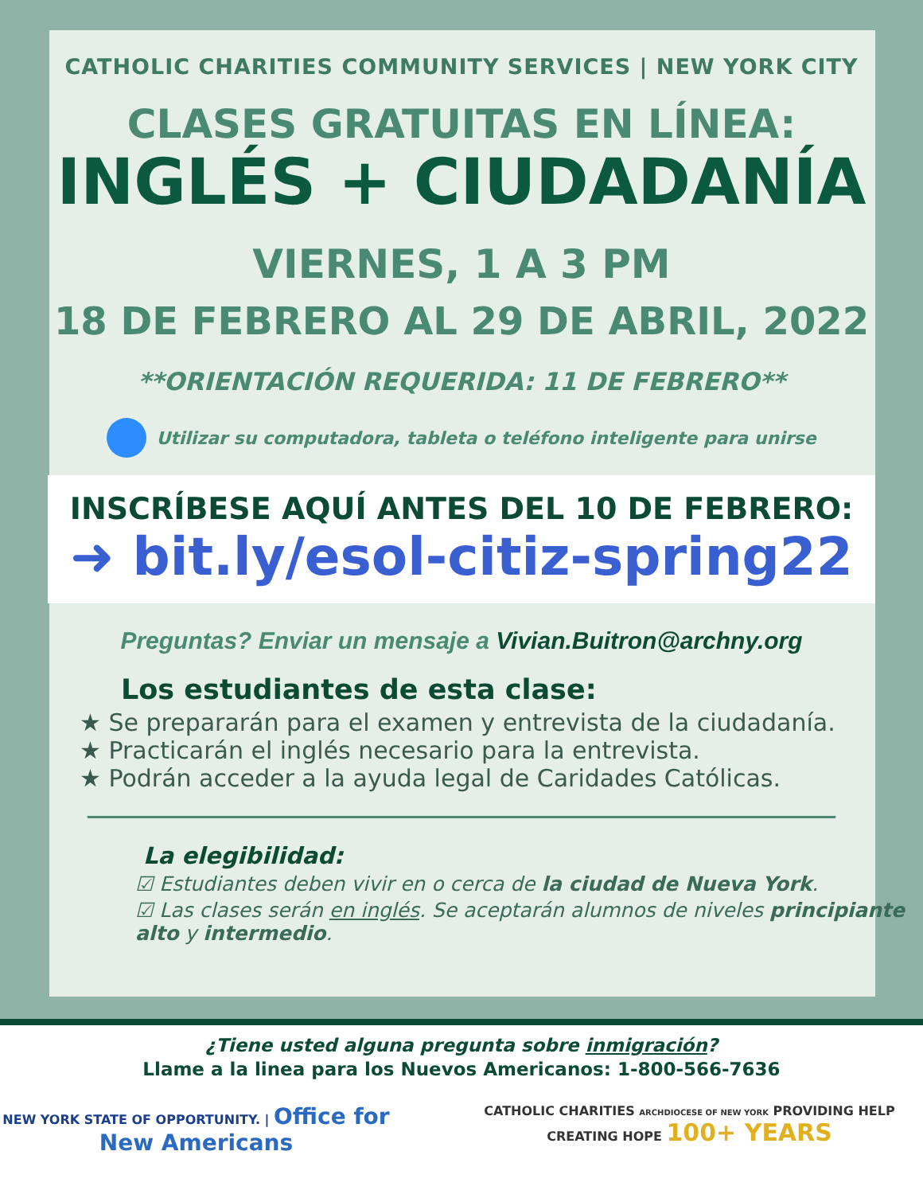CATHOLIC CHARITIES COMMUNITY SERVICES | NEW YORK CITY
CLASES GRATUITAS EN LÍNEA:
INGLÉS + CIUDADANÍA
VIERNES, 1 A 3 PM
18 DE FEBRERO AL 29 DE ABRIL, 2022
**ORIENTACIÓN REQUERIDA: 11 DE FEBRERO**
Utilizar su computadora, tableta o teléfono inteligente para unirse
INSCRÍBESE AQUÍ ANTES DEL 10 DE FEBRERO:
➜ bit.ly/esol-citiz-spring22
Preguntas? Enviar un mensaje a Vivian.Buitron@archny.org
Los estudiantes de esta clase:
★ Se prepararán para el examen y entrevista de la ciudadanía.
★ Practicarán el inglés necesario para la entrevista.
★ Podrán acceder a la ayuda legal de Caridades Católicas.
La elegibilidad:
☑ Estudiantes deben vivir en o cerca de la ciudad de Nueva York.
☑ Las clases serán en inglés. Se aceptarán alumnos de niveles principiante alto y intermedio.
¿Tiene usted alguna pregunta sobre inmigración?
Llame a la linea para los Nuevos Americanos: 1-800-566-7636
NEW YORK STATE OF OPPORTUNITY. | Office for New Americans
CATHOLIC CHARITIES ARCHDIOCESE OF NEW YORK PROVIDING HELP CREATING HOPE 100+ YEARS